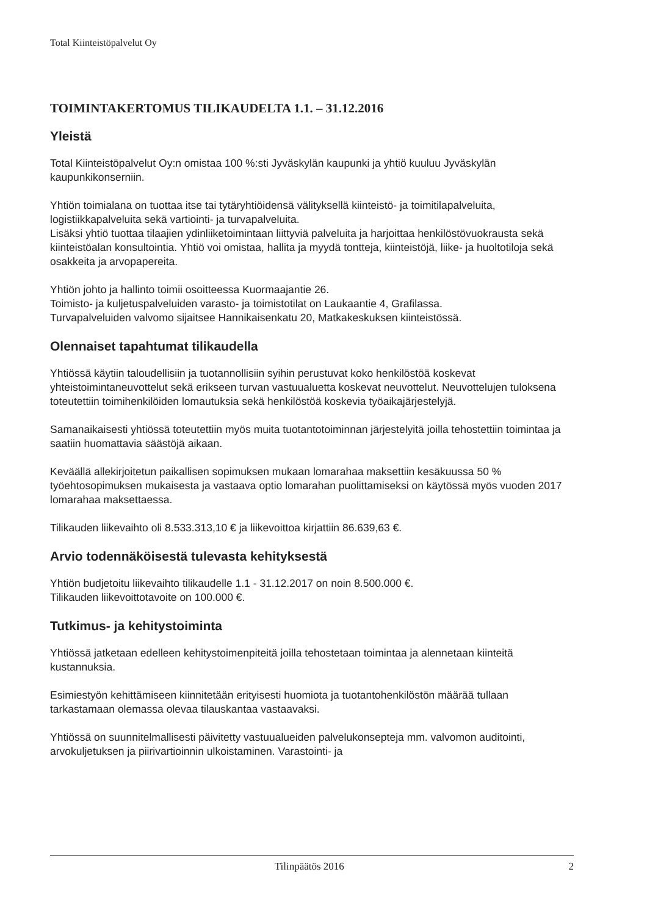Total Kiinteistöpalvelut Oy
TOIMINTAKERTOMUS TILIKAUDELTA 1.1. – 31.12.2016
Yleistä
Total Kiinteistöpalvelut Oy:n omistaa 100 %:sti Jyväskylän kaupunki ja yhtiö kuuluu Jyväskylän kaupunkikonserniin.
Yhtiön toimialana on tuottaa itse tai tytäryhtiöidensä välityksellä kiinteistö- ja toimitilapalveluita, logistiikkapalveluita sekä vartiointi- ja turvapalveluita.
Lisäksi yhtiö tuottaa tilaajien ydinliiketoimintaan liittyviä palveluita ja harjoittaa henkilöstövuokrausta sekä kiinteistöalan konsultointia. Yhtiö voi omistaa, hallita ja myydä tontteja, kiinteistöjä, liike- ja huoltotiloja sekä osakkeita ja arvopapereita.
Yhtiön johto ja hallinto toimii osoitteessa Kuormaajantie 26.
Toimisto- ja kuljetuspalveluiden varasto- ja toimistotilat on Laukaantie 4, Grafilassa.
Turvapalveluiden valvomo sijaitsee Hannikaisenkatu 20, Matkakeskuksen kiinteistössä.
Olennaiset tapahtumat tilikaudella
Yhtiössä käytiin taloudellisiin ja tuotannollisiin syihin perustuvat koko henkilöstöä koskevat yhteistoimintaneuvottelut sekä erikseen turvan vastuualuetta koskevat neuvottelut. Neuvottelujen tuloksena toteutettiin toimihenkilöiden lomautuksia sekä henkilöstöä koskevia työaikajärjestelyjä.
Samanaikaisesti yhtiössä toteutettiin myös muita tuotantotoiminnan järjestelyitä joilla tehostettiin toimintaa ja saatiin huomattavia säästöjä aikaan.
Keväällä allekirjoitetun paikallisen sopimuksen mukaan lomarahaa maksettiin kesäkuussa 50 % työehtosopimuksen mukaisesta ja vastaava optio lomarahan puolittamiseksi on käytössä myös vuoden 2017 lomarahaa maksettaessa.
Tilikauden liikevaihto oli 8.533.313,10 € ja liikevoittoa kirjattiin 86.639,63 €.
Arvio todennäköisestä tulevasta kehityksestä
Yhtiön budjetoitu liikevaihto tilikaudelle 1.1 - 31.12.2017 on noin 8.500.000 €.
Tilikauden liikevoittotavoite on 100.000 €.
Tutkimus- ja kehitystoiminta
Yhtiössä jatketaan edelleen kehitystoimenpiteitä joilla tehostetaan toimintaa ja alennetaan kiinteitä kustannuksia.
Esimiestyön kehittämiseen kiinnitetään erityisesti huomiota ja tuotantohenkilöstön määrää tullaan tarkastamaan olemassa olevaa tilauskantaa vastaavaksi.
Yhtiössä on suunnitelmallisesti päivitetty vastuualueiden palvelukonsepteja mm. valvomon auditointi, arvokuljetuksen ja piirivartioinnin ulkoistaminen. Varastointi- ja
Tilinpäätös 2016 2